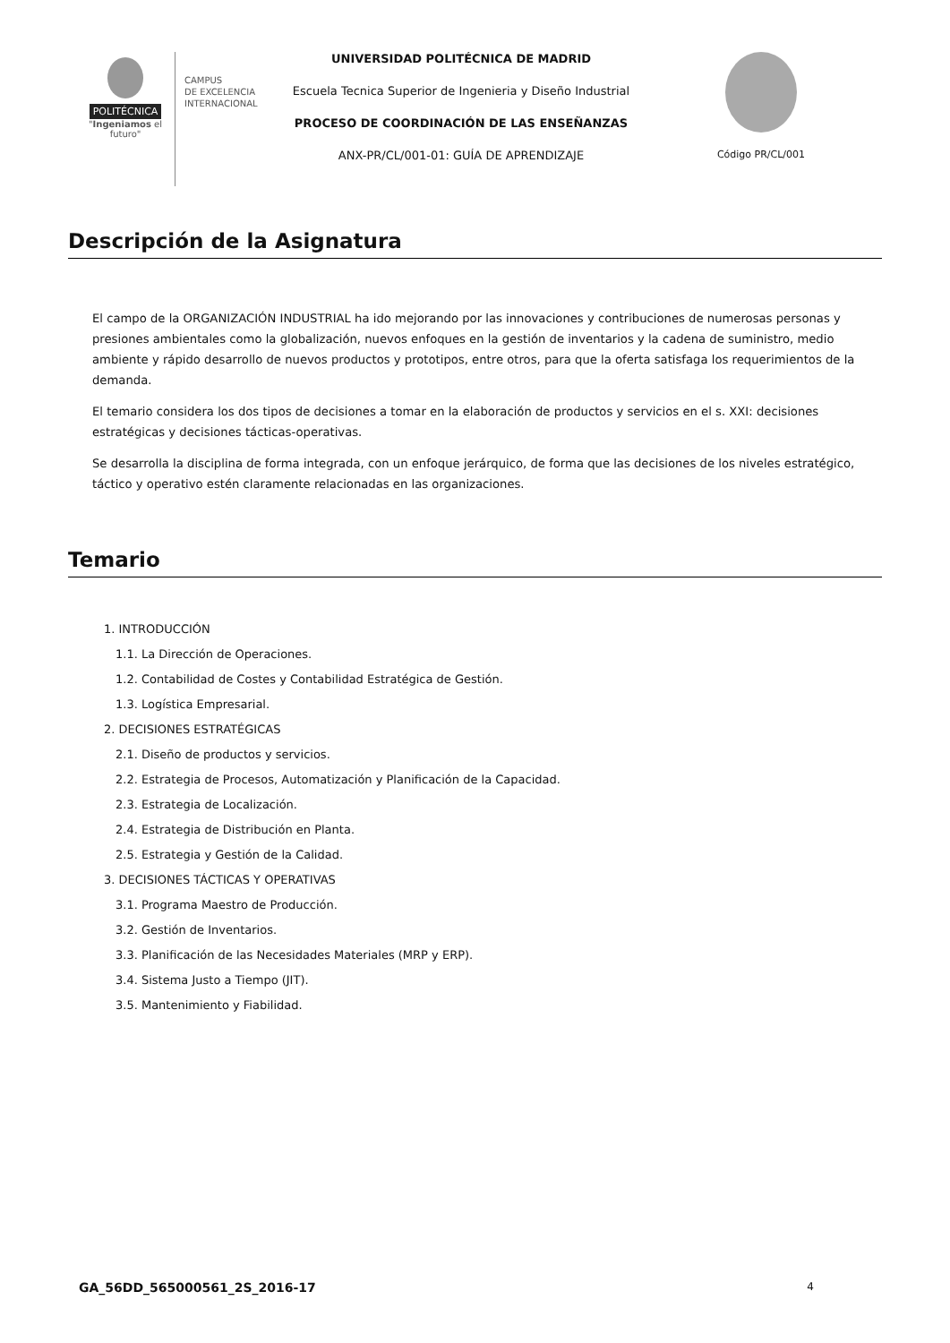POLITÉCNICA
"Ingeniamos el futuro"
CAMPUS
DE EXCELENCIA
INTERNACIONAL
UNIVERSIDAD POLITÉCNICA DE MADRID
Escuela Tecnica Superior de Ingenieria y Diseño Industrial
PROCESO DE COORDINACIÓN DE LAS ENSEÑANZAS
ANX-PR/CL/001-01: GUÍA DE APRENDIZAJE
Código PR/CL/001
Descripción de la Asignatura
El campo de la ORGANIZACIÓN INDUSTRIAL ha ido mejorando por las innovaciones y contribuciones de numerosas personas y presiones ambientales como la globalización, nuevos enfoques en la gestión de inventarios y la cadena de suministro, medio ambiente y rápido desarrollo de nuevos productos y prototipos, entre otros, para que la oferta satisfaga los requerimientos de la demanda.
El temario considera los dos tipos de decisiones a tomar en la elaboración de productos y servicios en el s. XXI: decisiones estratégicas y decisiones tácticas-operativas.
Se desarrolla la disciplina de forma integrada, con un enfoque jerárquico, de forma que las decisiones de los niveles estratégico, táctico y operativo estén claramente relacionadas en las organizaciones.
Temario
1. INTRODUCCIÓN
1.1. La Dirección de Operaciones.
1.2. Contabilidad de Costes y Contabilidad Estratégica de Gestión.
1.3. Logística Empresarial.
2. DECISIONES ESTRATÉGICAS
2.1. Diseño de productos y servicios.
2.2. Estrategia de Procesos, Automatización y Planificación de la Capacidad.
2.3. Estrategia de Localización.
2.4. Estrategia de Distribución en Planta.
2.5. Estrategia y Gestión de la Calidad.
3. DECISIONES TÁCTICAS Y OPERATIVAS
3.1. Programa Maestro de Producción.
3.2. Gestión de Inventarios.
3.3. Planificación de las Necesidades Materiales (MRP y ERP).
3.4. Sistema Justo a Tiempo (JIT).
3.5. Mantenimiento y Fiabilidad.
GA_56DD_565000561_2S_2016-17 4